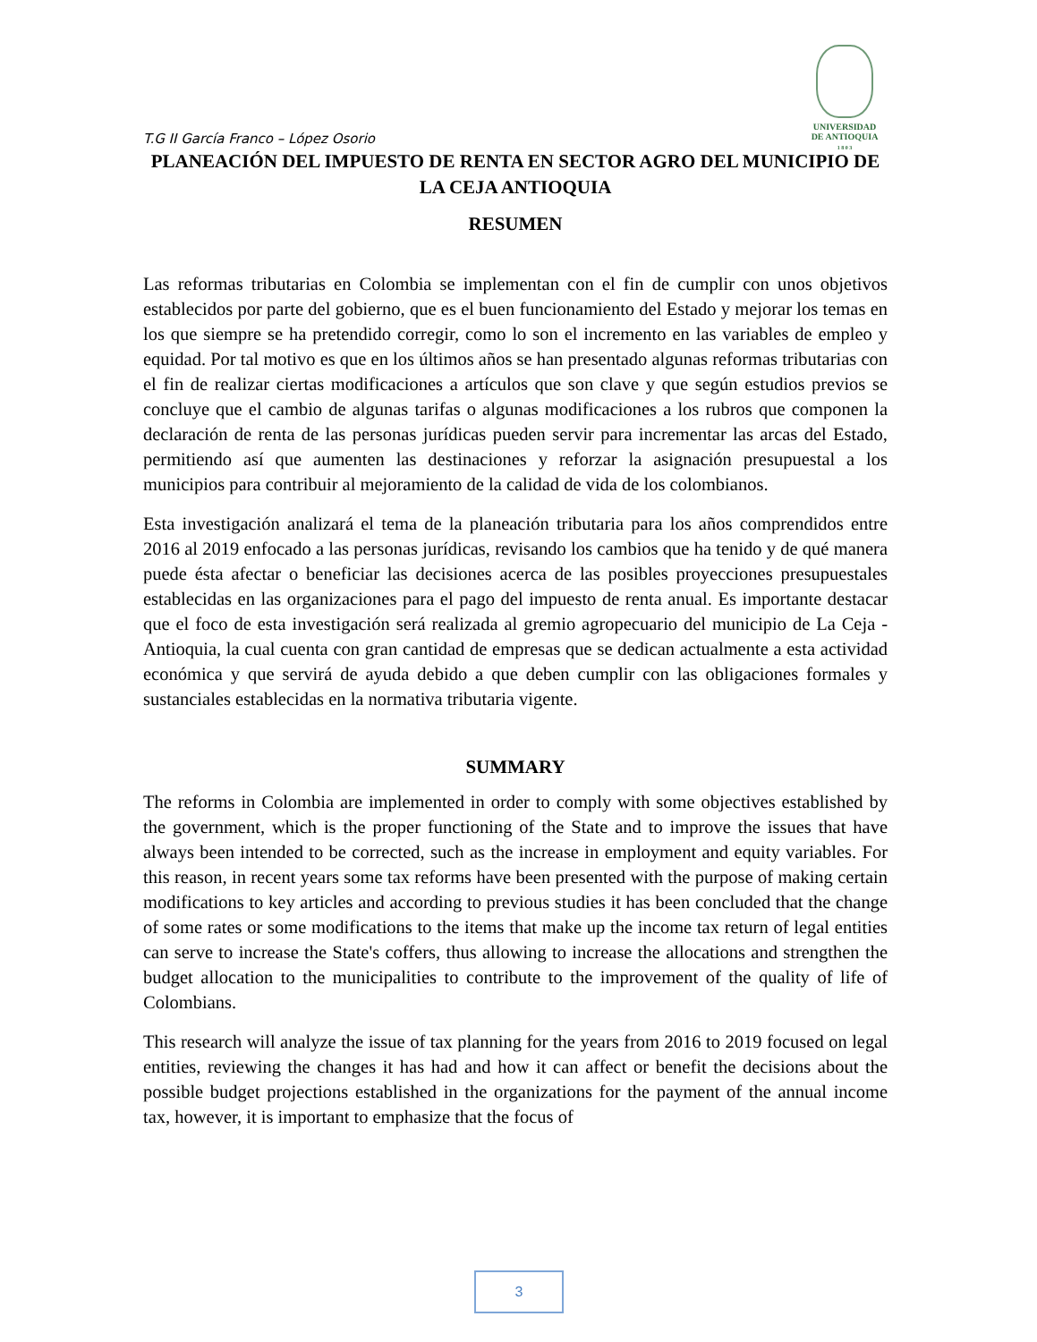UNIVERSIDAD
DE ANTIOQUIA
1 8 0 3
T.G II García Franco – López Osorio
PLANEACIÓN DEL IMPUESTO DE RENTA EN SECTOR AGRO DEL MUNICIPIO DE LA CEJA ANTIOQUIA
RESUMEN
Las reformas tributarias en Colombia se implementan con el fin de cumplir con unos objetivos establecidos por parte del gobierno, que es el buen funcionamiento del Estado y mejorar los temas en los que siempre se ha pretendido corregir, como lo son el incremento en las variables de empleo y equidad. Por tal motivo es que en los últimos años se han presentado algunas reformas tributarias con el fin de realizar ciertas modificaciones a artículos que son clave y que según estudios previos se concluye que el cambio de algunas tarifas o algunas modificaciones a los rubros que componen la declaración de renta de las personas jurídicas pueden servir para incrementar las arcas del Estado, permitiendo así que aumenten las destinaciones y reforzar la asignación presupuestal a los municipios para contribuir al mejoramiento de la calidad de vida de los colombianos.
Esta investigación analizará el tema de la planeación tributaria para los años comprendidos entre 2016 al 2019 enfocado a las personas jurídicas, revisando los cambios que ha tenido y de qué manera puede ésta afectar o beneficiar las decisiones acerca de las posibles proyecciones presupuestales establecidas en las organizaciones para el pago del impuesto de renta anual. Es importante destacar que el foco de esta investigación será realizada al gremio agropecuario del municipio de La Ceja - Antioquia, la cual cuenta con gran cantidad de empresas que se dedican actualmente a esta actividad económica y que servirá de ayuda debido a que deben cumplir con las obligaciones formales y sustanciales establecidas en la normativa tributaria vigente.
SUMMARY
The reforms in Colombia are implemented in order to comply with some objectives established by the government, which is the proper functioning of the State and to improve the issues that have always been intended to be corrected, such as the increase in employment and equity variables. For this reason, in recent years some tax reforms have been presented with the purpose of making certain modifications to key articles and according to previous studies it has been concluded that the change of some rates or some modifications to the items that make up the income tax return of legal entities can serve to increase the State's coffers, thus allowing to increase the allocations and strengthen the budget allocation to the municipalities to contribute to the improvement of the quality of life of Colombians.
This research will analyze the issue of tax planning for the years from 2016 to 2019 focused on legal entities, reviewing the changes it has had and how it can affect or benefit the decisions about the possible budget projections established in the organizations for the payment of the annual income tax, however, it is important to emphasize that the focus of
3